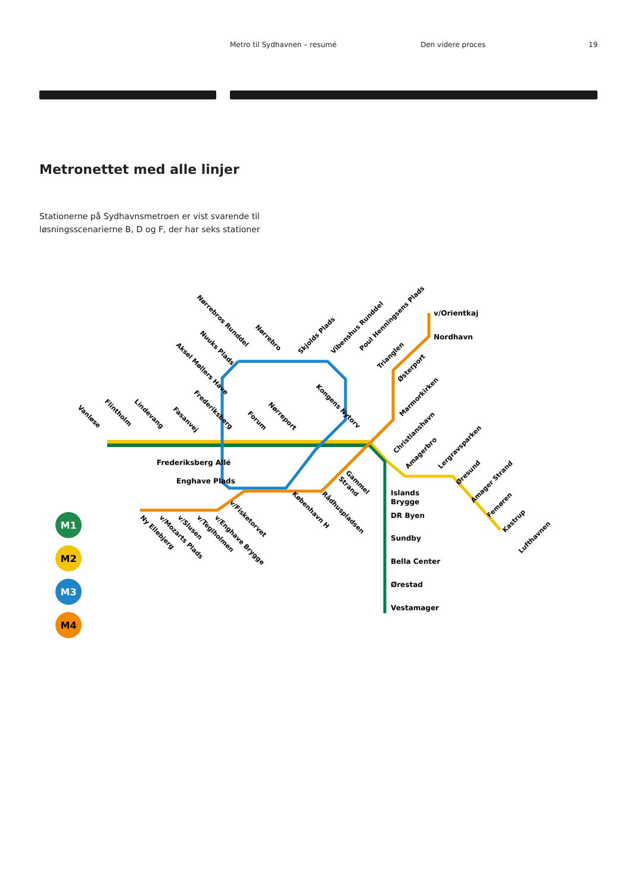Metro til Sydhavnen – resumé Den videre proces 19
Metronettet med alle linjer
Stationerne på Sydhavnsmetroen er vist svarende til løsningsscenarierne B, D og F, der har seks stationer
M1
M2
M3
M4
v/Orientkaj
Nordhavn
Frederiksberg Allé
Enghave Plads
Islands
Brygge
DR Byen
Sundby
Bella Center
Ørestad
Vestamager
Vanløse
Flintholm
Lindevang
Fasanvej
Frederiksberg
Forum
Nørreport
Kongens Nytorv
Aksel Møllers Have
Nuuks Plads
Nørrebros Runddel
Nørrebro
Skjolds Plads
Vibenshus Runddel
Poul Henningsens Plads
Trianglen
Østerport
Marmorkirken
Christianshavn
Amagerbro
Lergravsparken
Øresund
Amager Strand
Femøren
Kastrup
Lufthavnen
Gammel
Strand
Rådhuspladsen
København H
v/Fisketorvet
v/Enghave Brygge
v/Teglholmen
v/Slusen
v/Mozarts Plads
Ny Ellebjerg